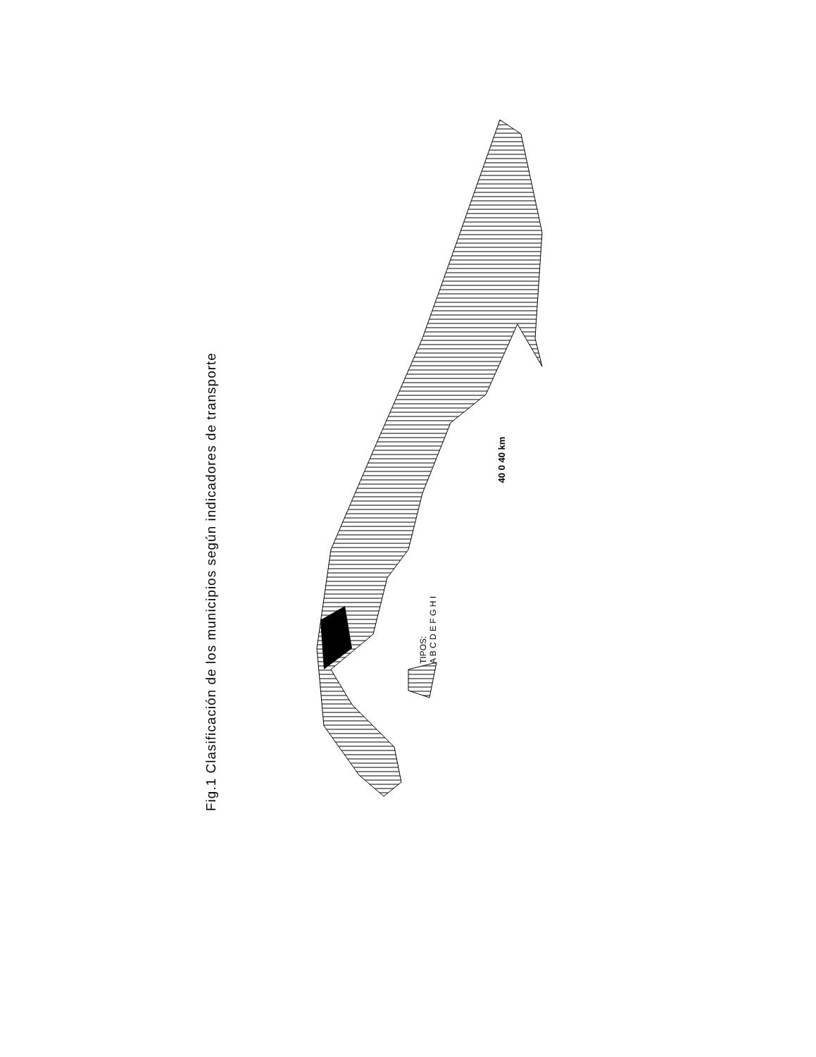Fig.1 Clasificación de los municipios según indicadores de transporte
40 0 40 km
TIPOS:
A B C D E F G H I